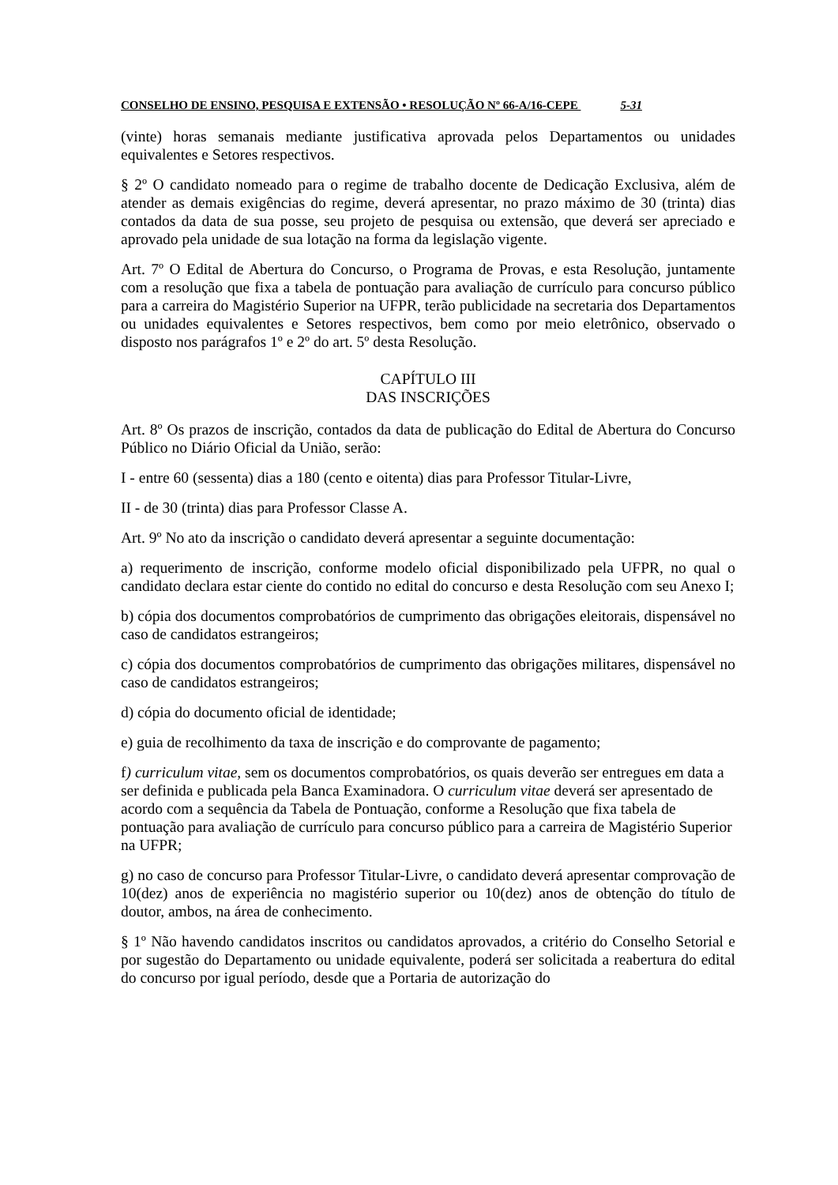CONSELHO DE ENSINO, PESQUISA E EXTENSÃO • RESOLUÇÃO Nº 66-A/16-CEPE 5-31
(vinte) horas semanais mediante justificativa aprovada pelos Departamentos ou unidades equivalentes e Setores respectivos.
§ 2º O candidato nomeado para o regime de trabalho docente de Dedicação Exclusiva, além de atender as demais exigências do regime, deverá apresentar, no prazo máximo de 30 (trinta) dias contados da data de sua posse, seu projeto de pesquisa ou extensão, que deverá ser apreciado e aprovado pela unidade de sua lotação na forma da legislação vigente.
Art. 7º O Edital de Abertura do Concurso, o Programa de Provas, e esta Resolução, juntamente com a resolução que fixa a tabela de pontuação para avaliação de currículo para concurso público para a carreira do Magistério Superior na UFPR, terão publicidade na secretaria dos Departamentos ou unidades equivalentes e Setores respectivos, bem como por meio eletrônico, observado o disposto nos parágrafos 1º e 2º do art. 5º desta Resolução.
CAPÍTULO III
DAS INSCRIÇÕES
Art. 8º Os prazos de inscrição, contados da data de publicação do Edital de Abertura do Concurso Público no Diário Oficial da União, serão:
I - entre 60 (sessenta) dias a 180 (cento e oitenta) dias para Professor Titular-Livre,
II - de 30 (trinta) dias para Professor Classe A.
Art. 9º No ato da inscrição o candidato deverá apresentar a seguinte documentação:
a) requerimento de inscrição, conforme modelo oficial disponibilizado pela UFPR, no qual o candidato declara estar ciente do contido no edital do concurso e desta Resolução com seu Anexo I;
b) cópia dos documentos comprobatórios de cumprimento das obrigações eleitorais, dispensável no caso de candidatos estrangeiros;
c) cópia dos documentos comprobatórios de cumprimento das obrigações militares, dispensável no caso de candidatos estrangeiros;
d) cópia do documento oficial de identidade;
e) guia de recolhimento da taxa de inscrição e do comprovante de pagamento;
f) curriculum vitae, sem os documentos comprobatórios, os quais deverão ser entregues em data a ser definida e publicada pela Banca Examinadora. O curriculum vitae deverá ser apresentado de acordo com a sequência da Tabela de Pontuação, conforme a Resolução que fixa tabela de pontuação para avaliação de currículo para concurso público para a carreira de Magistério Superior na UFPR;
g) no caso de concurso para Professor Titular-Livre, o candidato deverá apresentar comprovação de 10(dez) anos de experiência no magistério superior ou 10(dez) anos de obtenção do título de doutor, ambos, na área de conhecimento.
§ 1º Não havendo candidatos inscritos ou candidatos aprovados, a critério do Conselho Setorial e por sugestão do Departamento ou unidade equivalente, poderá ser solicitada a reabertura do edital do concurso por igual período, desde que a Portaria de autorização do